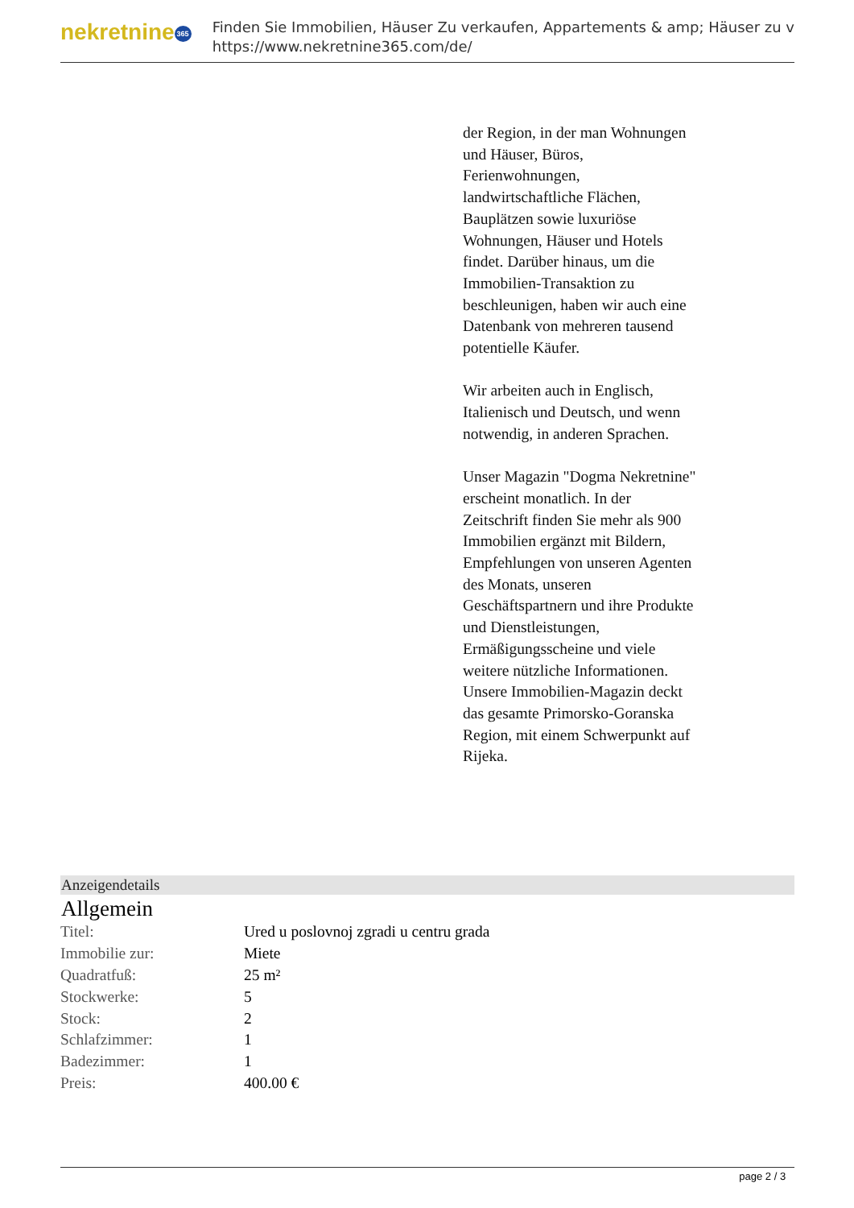nekretnine 365
Finden Sie Immobilien, Häuser Zu verkaufen, Appartements & amp; Häuser zu v
https://www.nekretnine365.com/de/
der Region, in der man Wohnungen und Häuser, Büros, Ferienwohnungen, landwirtschaftliche Flächen, Bauplätzen sowie luxuriöse Wohnungen, Häuser und Hotels findet. Darüber hinaus, um die Immobilien-Transaktion zu beschleunigen, haben wir auch eine Datenbank von mehreren tausend potentielle Käufer.
Wir arbeiten auch in Englisch, Italienisch und Deutsch, und wenn notwendig, in anderen Sprachen.
Unser Magazin "Dogma Nekretnine" erscheint monatlich. In der Zeitschrift finden Sie mehr als 900 Immobilien ergänzt mit Bildern, Empfehlungen von unseren Agenten des Monats, unseren Geschäftspartnern und ihre Produkte und Dienstleistungen, Ermäßigungsscheine und viele weitere nützliche Informationen. Unsere Immobilien-Magazin deckt das gesamte Primorsko-Goranska Region, mit einem Schwerpunkt auf Rijeka.
Anzeigendetails
Allgemein
| Titel: | Ured u poslovnoj zgradi u centru grada |
| Immobilie zur: | Miete |
| Quadratfuß: | 25 m² |
| Stockwerke: | 5 |
| Stock: | 2 |
| Schlafzimmer: | 1 |
| Badezimmer: | 1 |
| Preis: | 400.00 € |
page 2 / 3